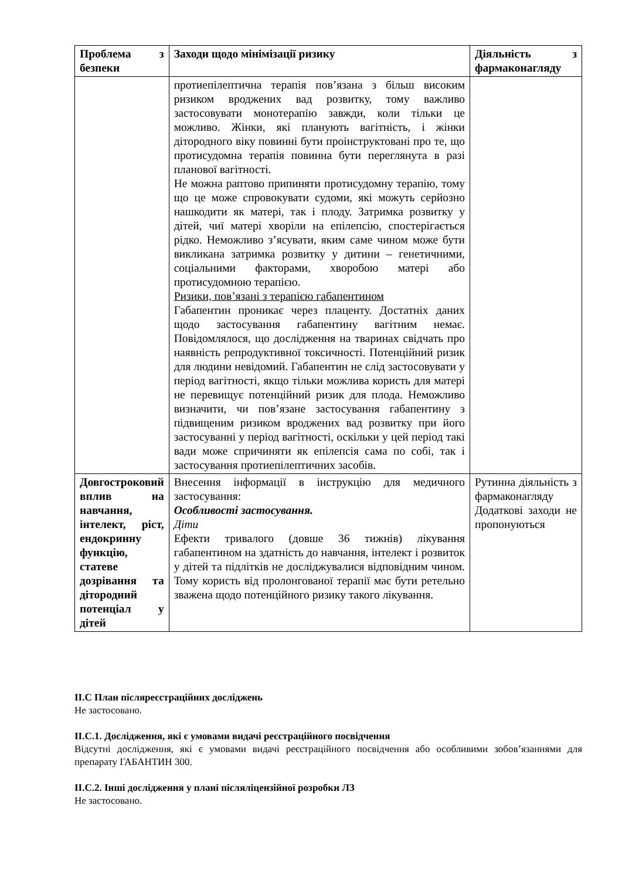| Проблема з безпеки | Заходи щодо мінімізації ризику | Діяльність з фармаконагляду |
| --- | --- | --- |
| | протиепілептична терапія пов’язана з більш високим ризиком вроджених вад розвитку, тому важливо застосовувати монотерапію завжди, коли тільки це можливо. Жінки, які планують вагітність, і жінки дітородного віку повинні бути проінструктовані про те, що протисудомна терапія повинна бути переглянута в разі планової вагітності. Не можна раптово припиняти протисудомну терапію, тому що це може спровокувати судоми, які можуть серйозно нашкодити як матері, так і плоду. Затримка розвитку у дітей, чиї матері хворіли на епілепсію, спостерігається рідко. Неможливо з’ясувати, яким саме чином може бути викликана затримка розвитку у дитини – генетичними, соціальними факторами, хворобою матері або протисудомною терапією. Ризики, пов’язані з терапією габапентином Габапентин проникає через плаценту. Достатніх даних щодо застосування габапентину вагітним немає. Повідомлялося, що дослідження на тваринах свідчать про наявність репродуктивної токсичності. Потенційний ризик для людини невідомий. Габапентин не слід застосовувати у період вагітності, якщо тільки можлива користь для матері не перевищує потенційний ризик для плода. Неможливо визначити, чи пов’язане застосування габапентину з підвищеним ризиком вроджених вад розвитку при його застосуванні у період вагітності, оскільки у цей період такі вади може спричиняти як епілепсія сама по собі, так і застосування протиепілептичних засобів. | |
| Довгостроковий вплив на навчання, інтелект, ріст, ендокринну функцію, статеве дозрівання та дітородний потенціал у дітей | Внесення інформації в інструкцію для медичного застосування: Особливості застосування. Діти Ефекти тривалого (довше 36 тижнів) лікування габапентином на здатність до навчання, інтелект і розвиток у дітей та підлітків не досліджувалися відповідним чином. Тому користь від пролонгованої терапії має бути ретельно зважена щодо потенційного ризику такого лікування. | Рутинна діяльність з фармаконагляду Додаткові заходи не пропонуються |
II.C План післяреєстраційних досліджень
Не застосовано.
II.C.1. Дослідження, які є умовами видачі реєстраційного посвідчення
Відсутні дослідження, які є умовами видачі реєстраційного посвідчення або особливими зобов’язаннями для препарату ГАБАНТИН 300.
II.C.2. Інші дослідження у плані післяліцензійної розробки ЛЗ
Не застосовано.